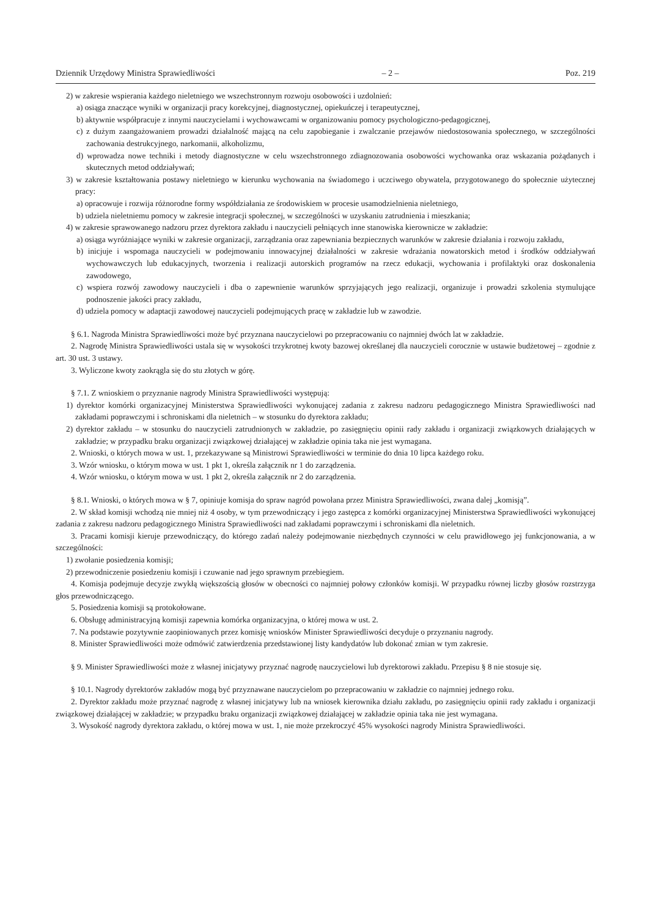Dziennik Urzędowy Ministra Sprawiedliwości – 2 – Poz. 219
2) w zakresie wspierania każdego nieletniego we wszechstronnym rozwoju osobowości i uzdolnień:
a) osiąga znaczące wyniki w organizacji pracy korekcyjnej, diagnostycznej, opiekuńczej i terapeutycznej,
b) aktywnie współpracuje z innymi nauczycielami i wychowawcami w organizowaniu pomocy psychologiczno-pedagogicznej,
c) z dużym zaangażowaniem prowadzi działalność mającą na celu zapobieganie i zwalczanie przejawów niedostosowania społecznego, w szczególności zachowania destrukcyjnego, narkomanii, alkoholizmu,
d) wprowadza nowe techniki i metody diagnostyczne w celu wszechstronnego zdiagnozowania osobowości wychowanka oraz wskazania pożądanych i skutecznych metod oddziaływań;
3) w zakresie kształtowania postawy nieletniego w kierunku wychowania na świadomego i uczciwego obywatela, przygotowanego do społecznie użytecznej pracy:
a) opracowuje i rozwija różnorodne formy współdziałania ze środowiskiem w procesie usamodzielnienia nieletniego,
b) udziela nieletniemu pomocy w zakresie integracji społecznej, w szczególności w uzyskaniu zatrudnienia i mieszkania;
4) w zakresie sprawowanego nadzoru przez dyrektora zakładu i nauczycieli pełniących inne stanowiska kierownicze w zakładzie:
a) osiąga wyróżniające wyniki w zakresie organizacji, zarządzania oraz zapewniania bezpiecznych warunków w zakresie działania i rozwoju zakładu,
b) inicjuje i wspomaga nauczycieli w podejmowaniu innowacyjnej działalności w zakresie wdrażania nowatorskich metod i środków oddziaływań wychowawczych lub edukacyjnych, tworzenia i realizacji autorskich programów na rzecz edukacji, wychowania i profilaktyki oraz doskonalenia zawodowego,
c) wspiera rozwój zawodowy nauczycieli i dba o zapewnienie warunków sprzyjających jego realizacji, organizuje i prowadzi szkolenia stymulujące podnoszenie jakości pracy zakładu,
d) udziela pomocy w adaptacji zawodowej nauczycieli podejmujących pracę w zakładzie lub w zawodzie.
§ 6.1. Nagroda Ministra Sprawiedliwości może być przyznana nauczycielowi po przepracowaniu co najmniej dwóch lat w zakładzie.
2. Nagrodę Ministra Sprawiedliwości ustala się w wysokości trzykrotnej kwoty bazowej określanej dla nauczycieli corocznie w ustawie budżetowej – zgodnie z art. 30 ust. 3 ustawy.
3. Wyliczone kwoty zaokrągla się do stu złotych w górę.
§ 7.1. Z wnioskiem o przyznanie nagrody Ministra Sprawiedliwości występują:
1) dyrektor komórki organizacyjnej Ministerstwa Sprawiedliwości wykonującej zadania z zakresu nadzoru pedagogicznego Ministra Sprawiedliwości nad zakładami poprawczymi i schroniskami dla nieletnich – w stosunku do dyrektora zakładu;
2) dyrektor zakładu – w stosunku do nauczycieli zatrudnionych w zakładzie, po zasięgnięciu opinii rady zakładu i organizacji związkowych działających w zakładzie; w przypadku braku organizacji związkowej działającej w zakładzie opinia taka nie jest wymagana.
2. Wnioski, o których mowa w ust. 1, przekazywane są Ministrowi Sprawiedliwości w terminie do dnia 10 lipca każdego roku.
3. Wzór wniosku, o którym mowa w ust. 1 pkt 1, określa załącznik nr 1 do zarządzenia.
4. Wzór wniosku, o którym mowa w ust. 1 pkt 2, określa załącznik nr 2 do zarządzenia.
§ 8.1. Wnioski, o których mowa w § 7, opiniuje komisja do spraw nagród powołana przez Ministra Sprawiedliwości, zwana dalej „komisją”.
2. W skład komisji wchodzą nie mniej niż 4 osoby, w tym przewodniczący i jego zastępca z komórki organizacyjnej Ministerstwa Sprawiedliwości wykonującej zadania z zakresu nadzoru pedagogicznego Ministra Sprawiedliwości nad zakładami poprawczymi i schroniskami dla nieletnich.
3. Pracami komisji kieruje przewodniczący, do którego zadań należy podejmowanie niezbędnych czynności w celu prawidłowego jej funkcjonowania, a w szczególności:
1) zwołanie posiedzenia komisji;
2) przewodniczenie posiedzeniu komisji i czuwanie nad jego sprawnym przebiegiem.
4. Komisja podejmuje decyzje zwykłą większością głosów w obecności co najmniej połowy członków komisji. W przypadku równej liczby głosów rozstrzyga głos przewodniczącego.
5. Posiedzenia komisji są protokołowane.
6. Obsługę administracyjną komisji zapewnia komórka organizacyjna, o której mowa w ust. 2.
7. Na podstawie pozytywnie zaopiniowanych przez komisję wniosków Minister Sprawiedliwości decyduje o przyznaniu nagrody.
8. Minister Sprawiedliwości może odmówić zatwierdzenia przedstawionej listy kandydatów lub dokonać zmian w tym zakresie.
§ 9. Minister Sprawiedliwości może z własnej inicjatywy przyznać nagrodę nauczycielowi lub dyrektorowi zakładu. Przepisu § 8 nie stosuje się.
§ 10.1. Nagrody dyrektorów zakładów mogą być przyznawane nauczycielom po przepracowaniu w zakładzie co najmniej jednego roku.
2. Dyrektor zakładu może przyznać nagrodę z własnej inicjatywy lub na wniosek kierownika działu zakładu, po zasięgnięciu opinii rady zakładu i organizacji związkowej działającej w zakładzie; w przypadku braku organizacji związkowej działającej w zakładzie opinia taka nie jest wymagana.
3. Wysokość nagrody dyrektora zakładu, o której mowa w ust. 1, nie może przekroczyć 45% wysokości nagrody Ministra Sprawiedliwości.